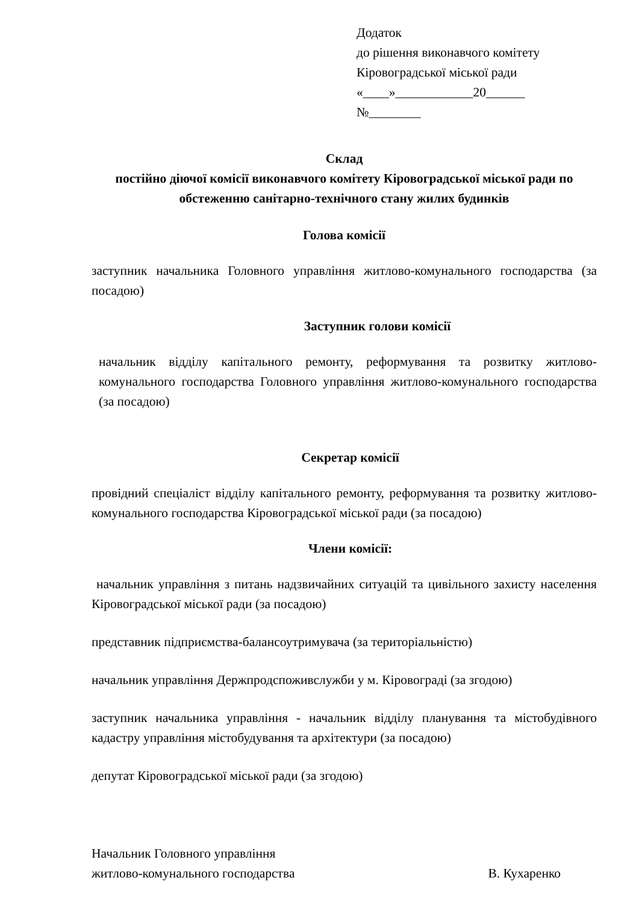Додаток
до рішення виконавчого комітету
Кіровоградської міської ради
«____»____________20______
№________
Склад
постійно діючої комісії виконавчого комітету Кіровоградської міської ради по обстеженню санітарно-технічного стану жилих будинків
Голова комісії
заступник начальника Головного управління житлово-комунального господарства (за посадою)
Заступник голови комісії
начальник відділу капітального ремонту, реформування та розвитку житлово-комунального господарства Головного управління житлово-комунального господарства (за посадою)
Секретар комісії
провідний спеціаліст відділу капітального ремонту, реформування та розвитку житлово-комунального господарства Кіровоградської міської ради (за посадою)
Члени комісії:
начальник управління з питань надзвичайних ситуацій та цивільного захисту населення Кіровоградської міської ради (за посадою)
представник підприємства-балансоутримувача (за територіальністю)
начальник управління Держпродспоживслужби у м. Кіровограді (за згодою)
заступник начальника управління - начальник відділу планування та містобудівного кадастру управління містобудування та архітектури (за посадою)
депутат Кіровоградської міської ради (за згодою)
Начальник Головного управління
житлово-комунального господарства В. Кухаренко